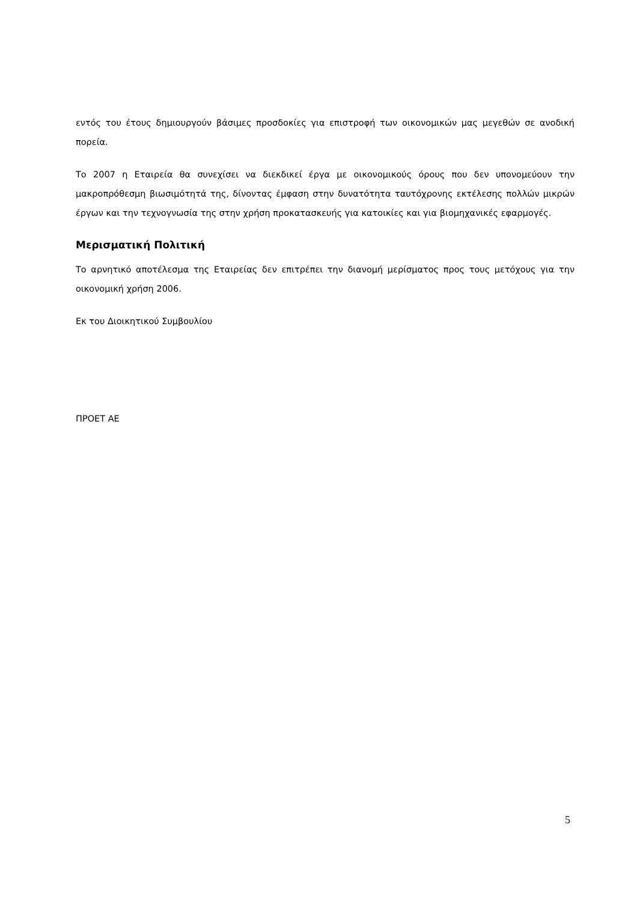εντός του έτους δημιουργούν βάσιμες προσδοκίες για επιστροφή των οικονομικών μας μεγεθών σε ανοδική πορεία.
Το 2007 η Εταιρεία θα συνεχίσει να διεκδικεί έργα με οικονομικούς όρους που δεν υπονομεύουν την μακροπρόθεσμη βιωσιμότητά της, δίνοντας έμφαση στην δυνατότητα ταυτόχρονης εκτέλεσης πολλών μικρών έργων και την τεχνογνωσία της στην χρήση προκατασκευής για κατοικίες και για βιομηχανικές εφαρμογές.
Μερισματική Πολιτική
Το αρνητικό αποτέλεσμα της Εταιρείας δεν επιτρέπει την διανομή μερίσματος προς τους μετόχους για την οικονομική χρήση 2006.
Εκ του Διοικητικού Συμβουλίου
ΠΡΟΕΤ ΑΕ
5